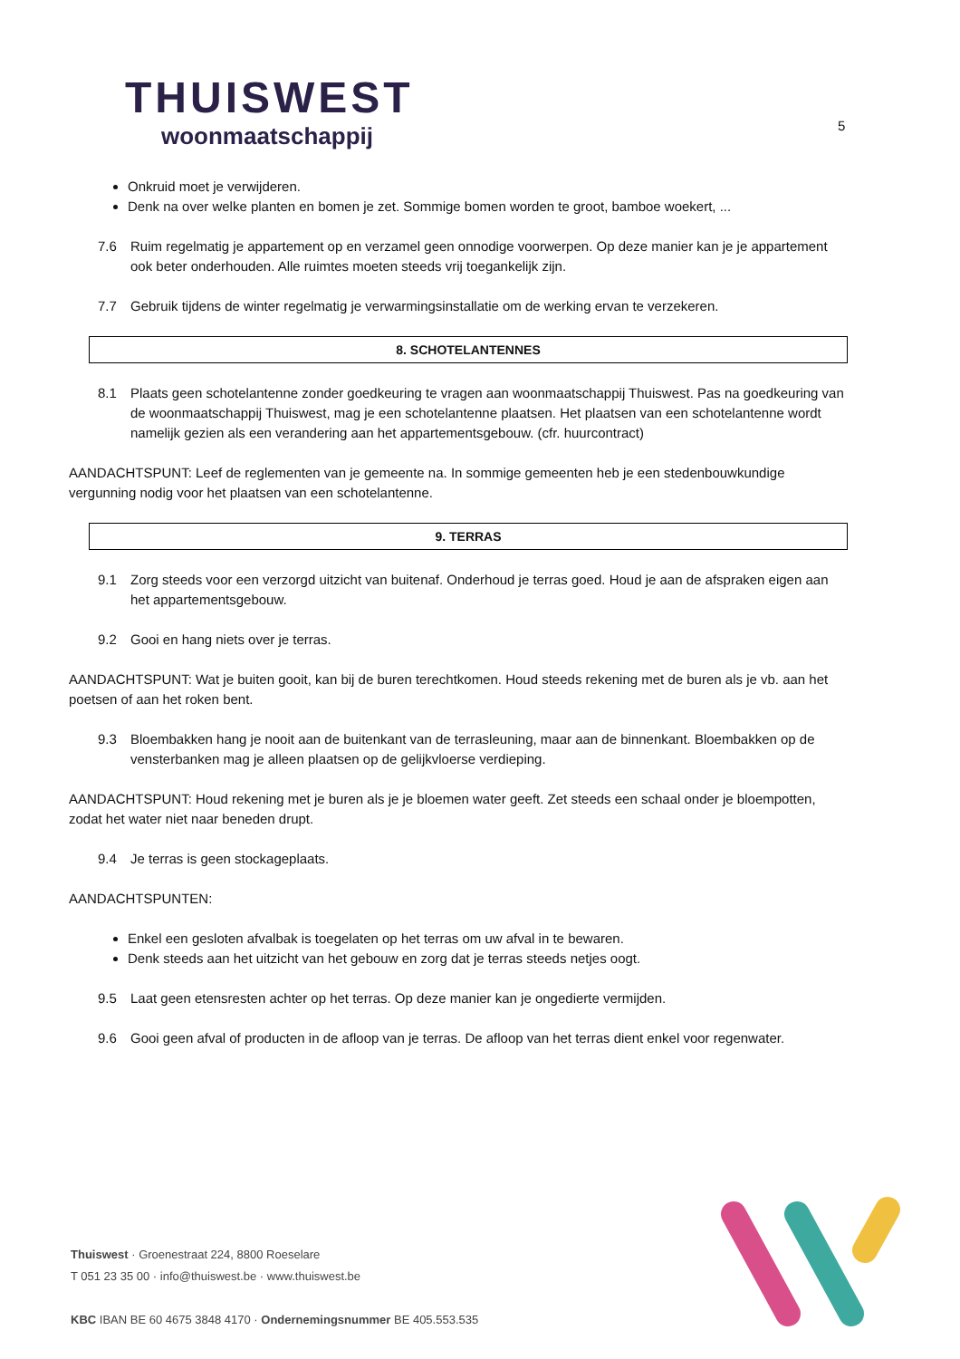THUISWEST
woonmaatschappij
5
Onkruid moet je verwijderen.
Denk na over welke planten en bomen je zet. Sommige bomen worden te groot, bamboe woekert, ...
7.6 Ruim regelmatig je appartement op en verzamel geen onnodige voorwerpen. Op deze manier kan je je appartement ook beter onderhouden. Alle ruimtes moeten steeds vrij toegankelijk zijn.
7.7 Gebruik tijdens de winter regelmatig je verwarmingsinstallatie om de werking ervan te verzekeren.
8. SCHOTELANTENNES
8.1 Plaats geen schotelantenne zonder goedkeuring te vragen aan woonmaatschappij Thuiswest. Pas na goedkeuring van de woonmaatschappij Thuiswest, mag je een schotelantenne plaatsen. Het plaatsen van een schotelantenne wordt namelijk gezien als een verandering aan het appartementsgebouw. (cfr. huurcontract)
AANDACHTSPUNT: Leef de reglementen van je gemeente na. In sommige gemeenten heb je een stedenbouwkundige vergunning nodig voor het plaatsen van een schotelantenne.
9. TERRAS
9.1 Zorg steeds voor een verzorgd uitzicht van buitenaf. Onderhoud je terras goed. Houd je aan de afspraken eigen aan het appartementsgebouw.
9.2 Gooi en hang niets over je terras.
AANDACHTSPUNT: Wat je buiten gooit, kan bij de buren terechtkomen. Houd steeds rekening met de buren als je vb. aan het poetsen of aan het roken bent.
9.3 Bloembakken hang je nooit aan de buitenkant van de terrasleuning, maar aan de binnenkant. Bloembakken op de vensterbanken mag je alleen plaatsen op de gelijkvloerse verdieping.
AANDACHTSPUNT: Houd rekening met je buren als je je bloemen water geeft. Zet steeds een schaal onder je bloempotten, zodat het water niet naar beneden drupt.
9.4 Je terras is geen stockageplaats.
AANDACHTSPUNTEN:
Enkel een gesloten afvalbak is toegelaten op het terras om uw afval in te bewaren.
Denk steeds aan het uitzicht van het gebouw en zorg dat je terras steeds netjes oogt.
9.5 Laat geen etensresten achter op het terras. Op deze manier kan je ongedierte vermijden.
9.6 Gooi geen afval of producten in de afloop van je terras. De afloop van het terras dient enkel voor regenwater.
Thuiswest · Groenestraat 224, 8800 Roeselare
T 051 23 35 00 · info@thuiswest.be · www.thuiswest.be
KBC IBAN BE 60 4675 3848 4170 · Ondernemingsnummer BE 405.553.535